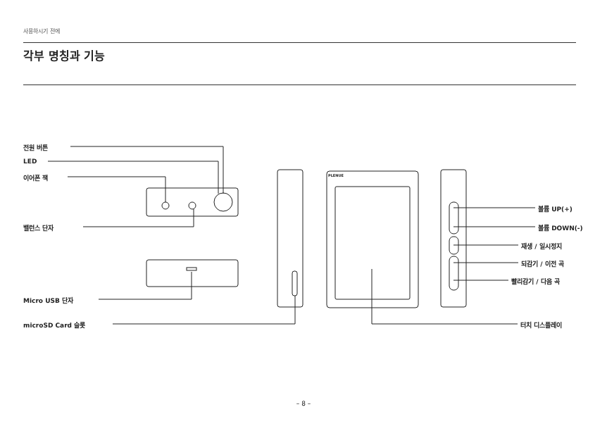사용하시기 전에
각부 명칭과 기능
전원 버튼
LED
이어폰 잭
밸런스 단자
Micro USB 단자
microSD Card 슬롯
PLENUE
볼륨 UP(+)
볼륨 DOWN(-)
재생 / 일시정지
되감기 / 이전 곡
빨리감기 / 다음 곡
터치 디스플레이
– 8 –